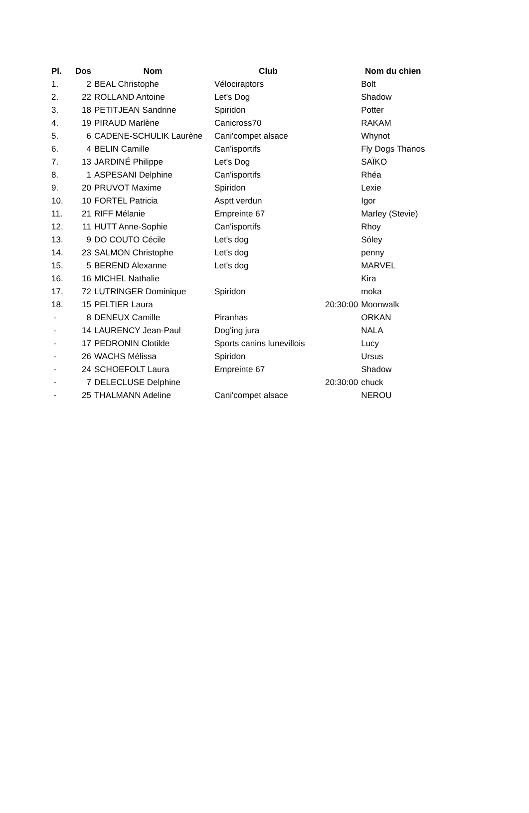| Pl. | Dos | Nom | Club | | Nom du chien |
| --- | --- | --- | --- | --- | --- |
| 1. | 2 | BEAL Christophe | Vélociraptors | | Bolt |
| 2. | 22 | ROLLAND Antoine | Let's Dog | | Shadow |
| 3. | 18 | PETITJEAN Sandrine | Spiridon | | Potter |
| 4. | 19 | PIRAUD Marlène | Canicross70 | | RAKAM |
| 5. | 6 | CADENE-SCHULIK Laurène | Cani'compet alsace | | Whynot |
| 6. | 4 | BELIN Camille | Can'isportifs | | Fly Dogs Thanos |
| 7. | 13 | JARDINÉ Philippe | Let's Dog | | SAÏKO |
| 8. | 1 | ASPESANI Delphine | Can'isportifs | | Rhéa |
| 9. | 20 | PRUVOT Maxime | Spiridon | | Lexie |
| 10. | 10 | FORTEL Patricia | Asptt verdun | | Igor |
| 11. | 21 | RIFF Mélanie | Empreinte 67 | | Marley (Stevie) |
| 12. | 11 | HUTT Anne-Sophie | Can'isportifs | | Rhoy |
| 13. | 9 | DO COUTO Cécile | Let's dog | | Sóley |
| 14. | 23 | SALMON Christophe | Let's dog | | penny |
| 15. | 5 | BEREND Alexanne | Let's dog | | MARVEL |
| 16. | 16 | MICHEL Nathalie | | | Kira |
| 17. | 72 | LUTRINGER Dominique | Spiridon | | moka |
| 18. | 15 | PELTIER Laura | | 20:30:00 | Moonwalk |
| - | 8 | DENEUX Camille | Piranhas | | ORKAN |
| - | 14 | LAURENCY Jean-Paul | Dog'ing jura | | NALA |
| - | 17 | PEDRONIN Clotilde | Sports canins lunevillois | | Lucy |
| - | 26 | WACHS Mélissa | Spiridon | | Ursus |
| - | 24 | SCHOEFOLT Laura | Empreinte 67 | | Shadow |
| - | 7 | DELECLUSE Delphine | | 20:30:00 | chuck |
| - | 25 | THALMANN Adeline | Cani'compet alsace | | NEROU |